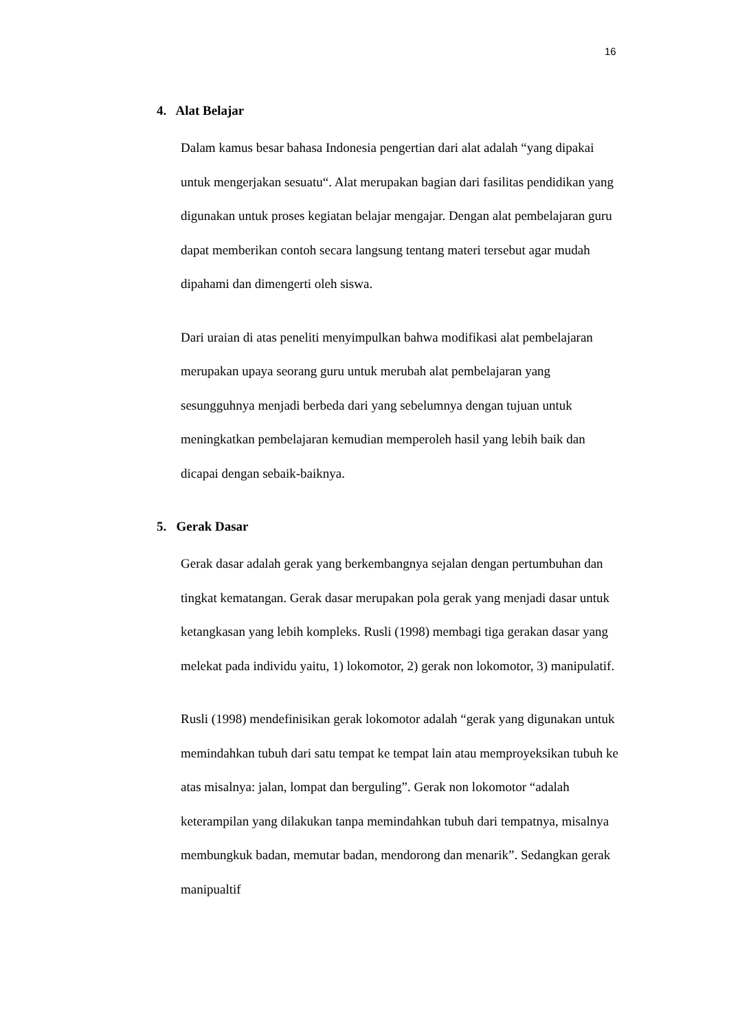16
4. Alat Belajar
Dalam kamus besar bahasa Indonesia pengertian dari alat adalah “yang dipakai untuk mengerjakan sesuatu“. Alat merupakan bagian dari fasilitas pendidikan yang digunakan untuk proses kegiatan belajar mengajar. Dengan alat pembelajaran guru dapat memberikan contoh secara langsung tentang materi tersebut agar mudah dipahami dan dimengerti oleh siswa.
Dari uraian di atas peneliti menyimpulkan bahwa modifikasi alat pembelajaran merupakan upaya seorang guru untuk merubah alat pembelajaran yang sesungguhnya menjadi berbeda dari yang sebelumnya dengan tujuan untuk meningkatkan pembelajaran kemudian memperoleh hasil yang lebih baik dan dicapai dengan sebaik-baiknya.
5. Gerak Dasar
Gerak dasar adalah gerak yang berkembangnya sejalan dengan pertumbuhan dan tingkat kematangan. Gerak dasar merupakan pola gerak yang menjadi dasar untuk ketangkasan yang lebih kompleks. Rusli (1998) membagi tiga gerakan dasar yang melekat pada individu yaitu, 1) lokomotor, 2) gerak non lokomotor, 3) manipulatif.
Rusli (1998) mendefinisikan gerak lokomotor adalah “gerak yang digunakan untuk memindahkan tubuh dari satu tempat ke tempat lain atau memproyeksikan tubuh ke atas misalnya: jalan, lompat dan berguling”. Gerak non lokomotor “adalah keterampilan yang dilakukan tanpa memindahkan tubuh dari tempatnya, misalnya membungkuk badan, memutar badan, mendorong dan menarik”. Sedangkan gerak manipualtif